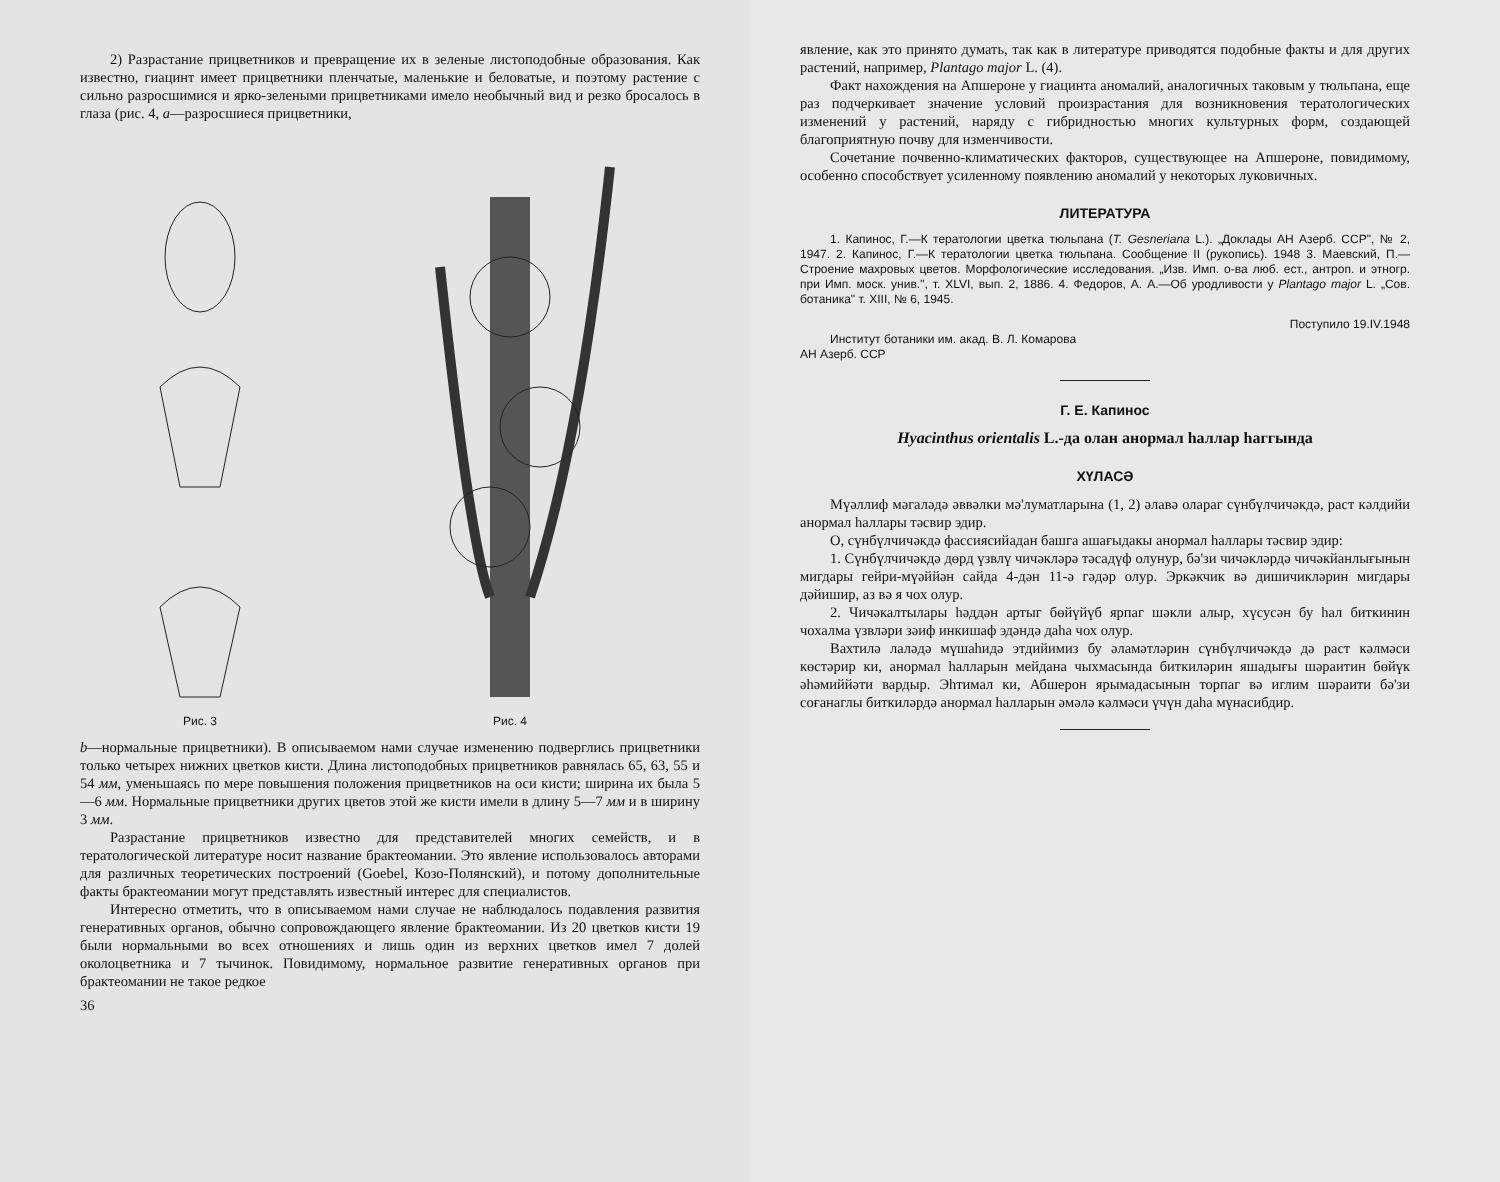2) Разрастание прицветников и превращение их в зеленые листоподобные образования. Как известно, гиацинт имеет прицветники пленчатые, маленькие и беловатые, и поэтому растение с сильно разросшимися и ярко-зелеными прицветниками имело необычный вид и резко бросалось в глаза (рис. 4, a—разросшиеся прицветники,
Рис. 3
Рис. 4
b—нормальные прицветники). В описываемом нами случае изменению подверглись прицветники только четырех нижних цветков кисти. Длина листоподобных прицветников равнялась 65, 63, 55 и 54 мм, уменьшаясь по мере повышения положения прицветников на оси кисти; ширина их была 5—6 мм. Нормальные прицветники других цветов этой же кисти имели в длину 5—7 мм и в ширину 3 мм.
Разрастание прицветников известно для представителей многих семейств, и в тератологической литературе носит название брактеомании. Это явление использовалось авторами для различных теоретических построений (Goebel, Козо-Полянский), и потому дополнительные факты брактеомании могут представлять известный интерес для специалистов.
Интересно отметить, что в описываемом нами случае не наблюдалось подавления развития генеративных органов, обычно сопровождающего явление брактеомании. Из 20 цветков кисти 19 были нормальными во всех отношениях и лишь один из верхних цветков имел 7 долей околоцветника и 7 тычинок. Повидимому, нормальное развитие генеративных органов при брактеомании не такое редкое
36
явление, как это принято думать, так как в литературе приводятся подобные факты и для других растений, например, Plantago major L. (4).
Факт нахождения на Апшероне у гиацинта аномалий, аналогичных таковым у тюльпана, еще раз подчеркивает значение условий произрастания для возникновения тератологических изменений у растений, наряду с гибридностью многих культурных форм, создающей благоприятную почву для изменчивости.
Сочетание почвенно-климатических факторов, существующее на Апшероне, повидимому, особенно способствует усиленному появлению аномалий у некоторых луковичных.
ЛИТЕРАТУРА
1. Капинос, Г.—К тератологии цветка тюльпана (T. Gesneriana L.). „Доклады АН Азерб. ССР", № 2, 1947. 2. Капинос, Г.—К тератологии цветка тюльпана. Сообщение II (рукопись). 1948 3. Маевский, П.—Строение махровых цветов. Морфологические исследования. „Изв. Имп. о-ва люб. ест., антроп. и этногр. при Имп. моск. унив.", т. XLVI, вып. 2, 1886. 4. Федоров, А. А.—Об уродливости у Plantago major L. „Сов. ботаника" т. XIII, № 6, 1945.
Поступило 19.IV.1948
Институт ботаники им. акад. В. Л. Комарова
АН Азерб. ССР
Г. Е. Капинос
Hyacinthus orientalis L.-да олан анормал һаллар һаггында
ХҮЛАСӘ
Мүәллиф мәгаләдә әввәлки мә'луматларына (1, 2) әлавә олараг сүнбүлчичәкдә, раст кәлдийи анормал һаллары тәсвир эдир.
О, сүнбүлчичәкдә фассиясийадан башга ашағыдакы анормал һаллары тәсвир эдир:
1. Сүнбүлчичәкдә дөрд үзвлү чичәкләрә тәсадүф олунур, бә'зи чичәкләрдә чичәкйанлығынын мигдары гейри-мүәййән сайда 4-дән 11-ә гәдәр олур. Эркәкчик вә дишичикләрин мигдары дәйишир, аз вә я чох олур.
2. Чичәкалтылары һәддән артыг бөйүйүб ярпаг шәкли алыр, хүсусән бу һал биткинин чохалма үзвләри зәиф инкишаф эдәндә даһа чох олур.
Вахтилә лаләдә мүшаһидә этдийимиз бу әламәтләрин сүнбүлчичәкдә дә раст кәлмәси көстәрир ки, анормал һалларын мейдана чыхмасында биткиләрин яшадығы шәраитин бөйүк әһәмиййәти вардыр. Эһтимал ки, Абшерон ярымадасынын торпаг вә иглим шәраити бә'зи соғанаглы биткиләрдә анормал һалларын әмәлә кәлмәси үчүн даһа мүнасибдир.